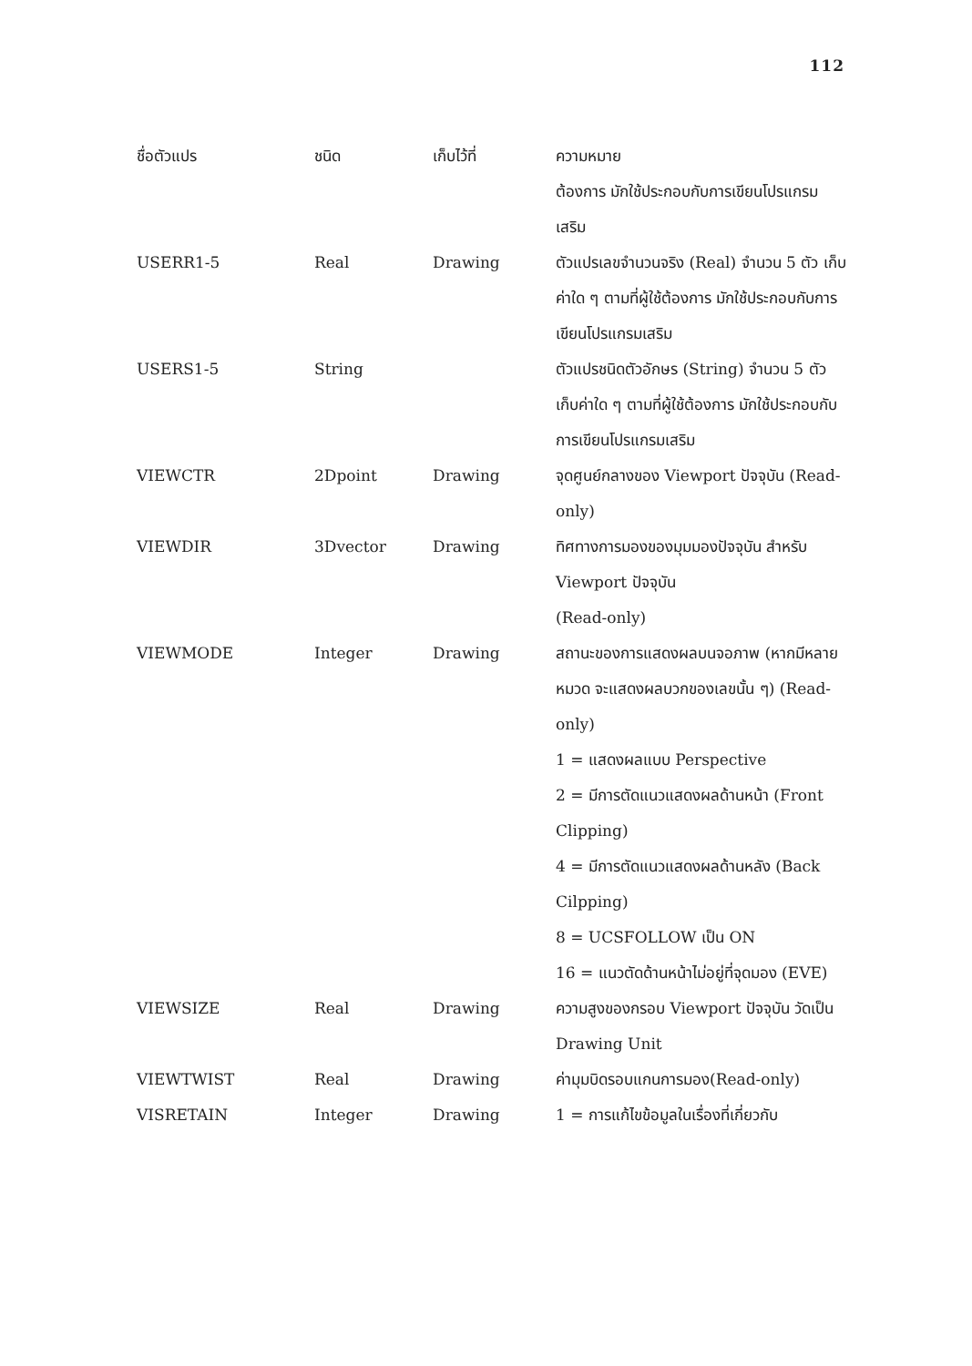112
| ชื่อตัวแปร | ชนิด | เก็บไว้ที่ | ความหมาย ต้องการ มักใช้ประกอบกับการเขียนโปรแกรมเสริม |
| --- | --- | --- | --- |
| USERR1-5 | Real | Drawing | ตัวแปรเลขจำนวนจริง (Real) จำนวน 5 ตัว เก็บค่าใด ๆ ตามที่ผู้ใช้ต้องการ มักใช้ประกอบกับการเขียนโปรแกรมเสริม |
| USERS1-5 | String | | ตัวแปรชนิดตัวอักษร (String) จำนวน 5 ตัว เก็บค่าใด ๆ ตามที่ผู้ใช้ต้องการ มักใช้ประกอบกับการเขียนโปรแกรมเสริม |
| VIEWCTR | 2Dpoint | Drawing | จุดศูนย์กลางของ Viewport ปัจจุบัน (Read-only) |
| VIEWDIR | 3Dvector | Drawing | ทิศทางการมองของมุมมองปัจจุบัน สำหรับ Viewport ปัจจุบัน (Read-only) |
| VIEWMODE | Integer | Drawing | สถานะของการแสดงผลบนจอภาพ (หากมีหลายหมวด จะแสดงผลบวกของเลขนั้น ๆ) (Read-only) 1 = แสดงผลแบบ Perspective 2 = มีการตัดแนวแสดงผลด้านหน้า (Front Clipping) 4 = มีการตัดแนวแสดงผลด้านหลัง (Back Cilpping) 8 = UCSFOLLOW เป็น ON 16 = แนวตัดด้านหน้าไม่อยู่ที่จุดมอง (EVE) |
| VIEWSIZE | Real | Drawing | ความสูงของกรอบ Viewport ปัจจุบัน วัดเป็น Drawing Unit |
| VIEWTWIST | Real | Drawing | ค่ามุมบิดรอบแกนการมอง(Read-only) |
| VISRETAIN | Integer | Drawing | 1 = การแก้ไขข้อมูลในเรื่องที่เกี่ยวกับ |